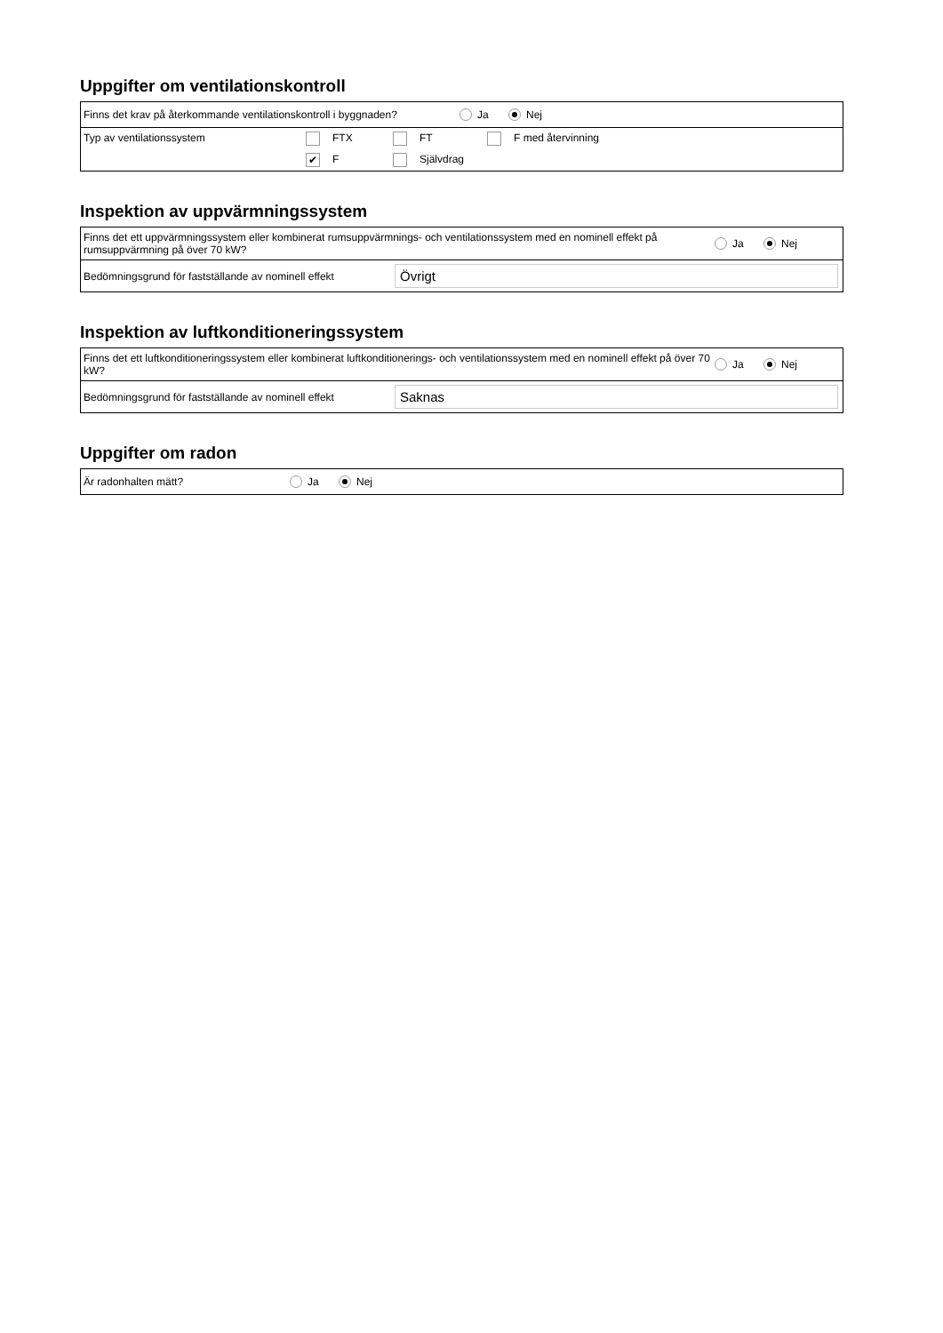Uppgifter om ventilationskontroll
Finns det krav på återkommande ventilationskontroll i byggnaden? Ja Nej
Typ av ventilationssystem FTX FT F med återvinning
✔ F Självdrag
Inspektion av uppvärmningssystem
Finns det ett uppvärmningssystem eller kombinerat rumsuppvärmnings- och ventilationssystem med en nominell effekt på rumsuppvärmning på över 70 kW? Ja Nej
Bedömningsgrund för fastställande av nominell effekt Övrigt
Inspektion av luftkonditioneringssystem
Finns det ett luftkonditioneringssystem eller kombinerat luftkonditionerings- och ventilationssystem med en nominell effekt på över 70 kW? Ja Nej
Bedömningsgrund för fastställande av nominell effekt Saknas
Uppgifter om radon
Är radonhalten mätt? Ja Nej